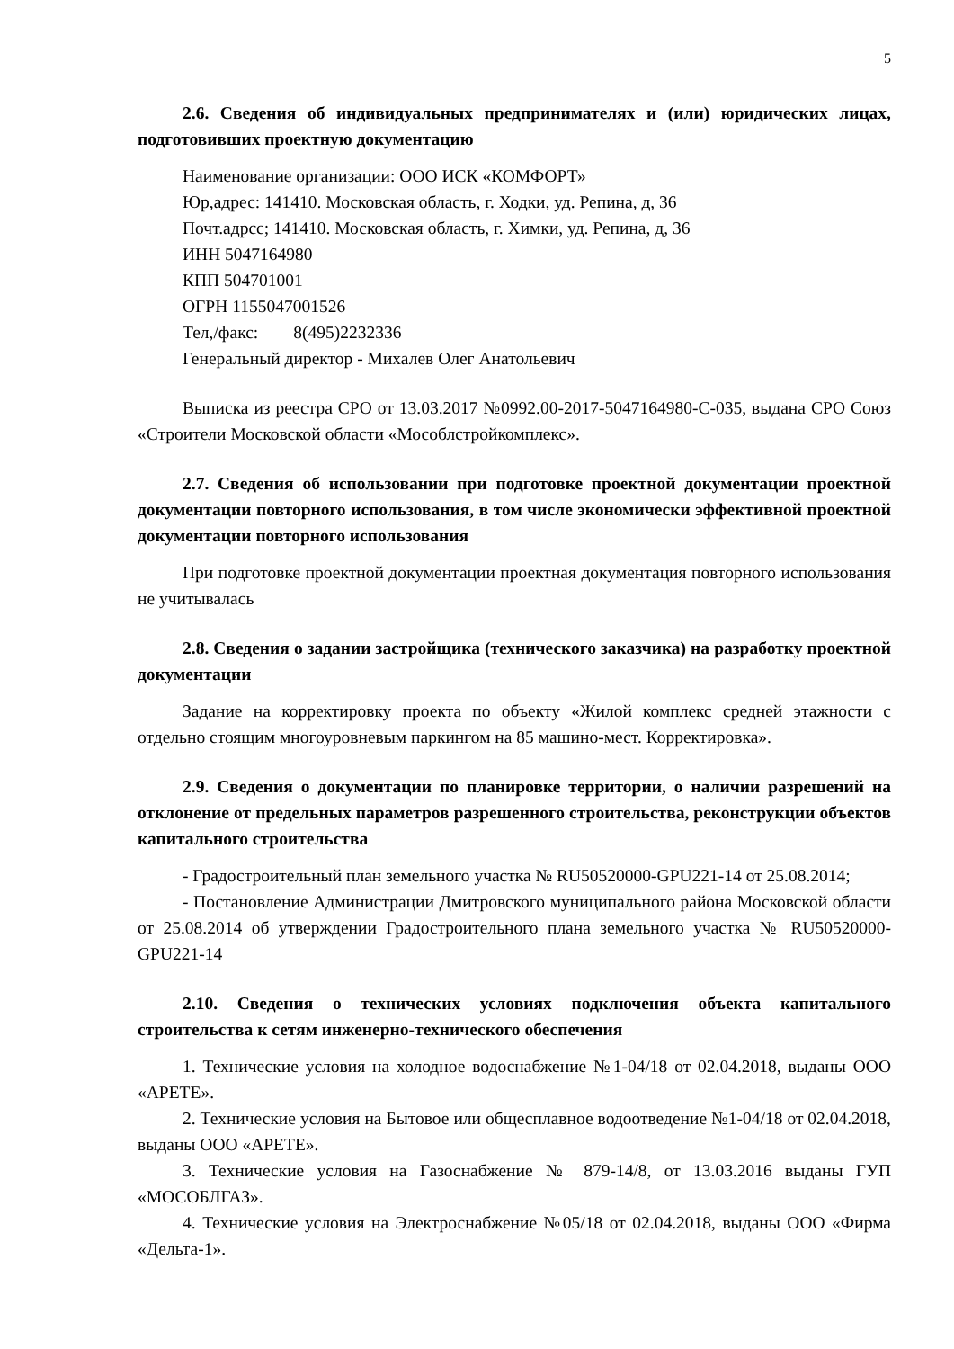5
2.6. Сведения об индивидуальных предпринимателях и (или) юридических лицах, подготовивших проектную документацию
Наименование организации: ООО ИСК «КОМФОРТ»
Юр,адрес: 141410. Московская область, г. Ходки, уд. Репина, д, 36
Почт.адрсс; 141410. Московская область, г. Химки, уд. Репина, д, 36
ИНН 5047164980
КПП 504701001
ОГРН 1155047001526
Тел,/факс: 8(495)2232336
Генеральный директор - Михалев Олег Анатольевич
Выписка из реестра СРО от 13.03.2017 №0992.00-2017-5047164980-С-035, выдана СРО Союз «Строители Московской области «Мособлстройкомплекс».
2.7. Сведения об использовании при подготовке проектной документации проектной документации повторного использования, в том числе экономически эффективной проектной документации повторного использования
При подготовке проектной документации проектная документация повторного использования не учитывалась
2.8. Сведения о задании застройщика (технического заказчика) на разработку проектной документации
Задание на корректировку проекта по объекту «Жилой комплекс средней этажности с отдельно стоящим многоуровневым паркингом на 85 машино-мест. Корректировка».
2.9. Сведения о документации по планировке территории, о наличии разрешений на отклонение от предельных параметров разрешенного строительства, реконструкции объектов капитального строительства
- Градостроительный план земельного участка № RU50520000-GPU221-14 от 25.08.2014;
- Постановление Администрации Дмитровского муниципального района Московской области от 25.08.2014 об утверждении Градостроительного плана земельного участка № RU50520000-GPU221-14
2.10. Сведения о технических условиях подключения объекта капитального строительства к сетям инженерно-технического обеспечения
1. Технические условия на холодное водоснабжение №1-04/18 от 02.04.2018, выданы ООО «АРЕТЕ».
2. Технические условия на Бытовое или общесплавное водоотведение №1-04/18 от 02.04.2018, выданы ООО «АРЕТЕ».
3. Технические условия на Газоснабжение № 879-14/8, от 13.03.2016 выданы ГУП «МОСОБЛГАЗ».
4. Технические условия на Электроснабжение №05/18 от 02.04.2018, выданы ООО «Фирма «Дельта-1».